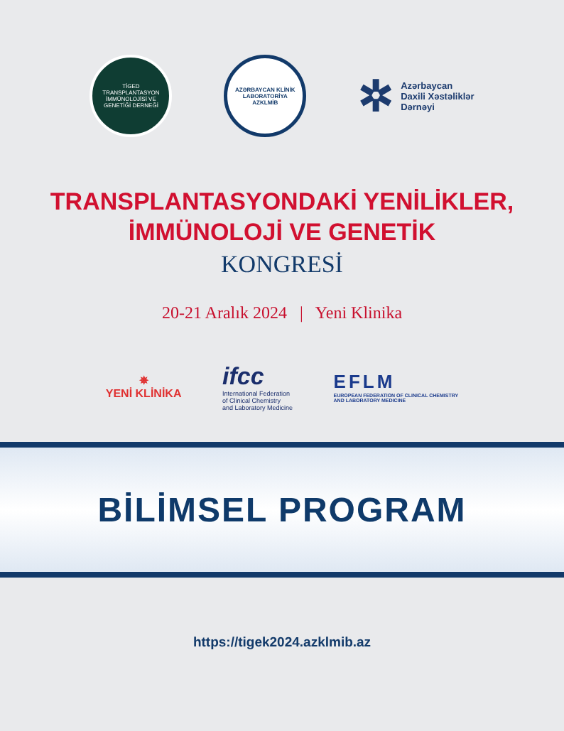TİGED
TRANSPLANTASYON
İMMÜNOLOJİSİ VE
GENETİĞİ DERNEĞİ
AZƏRBAYCAN KLİNİK LABORATORİYA
AZKLMİB
✲ Azərbaycan
Daxili Xəstəliklər
Dərnəyi
TRANSPLANTASYONDAKİ YENİLİKLER,
İMMÜNOLOJİ VE GENETİK
KONGRESİ
20-21 Aralık 2024 | Yeni Klinika
✵
YENİ KLİNİKA
ifcc
International Federation
of Clinical Chemistry
and Laboratory Medicine
EFLM
EUROPEAN FEDERATION OF CLINICAL CHEMISTRY
AND LABORATORY MEDICINE
BİLİMSEL PROGRAM
https://tigek2024.azklmib.az